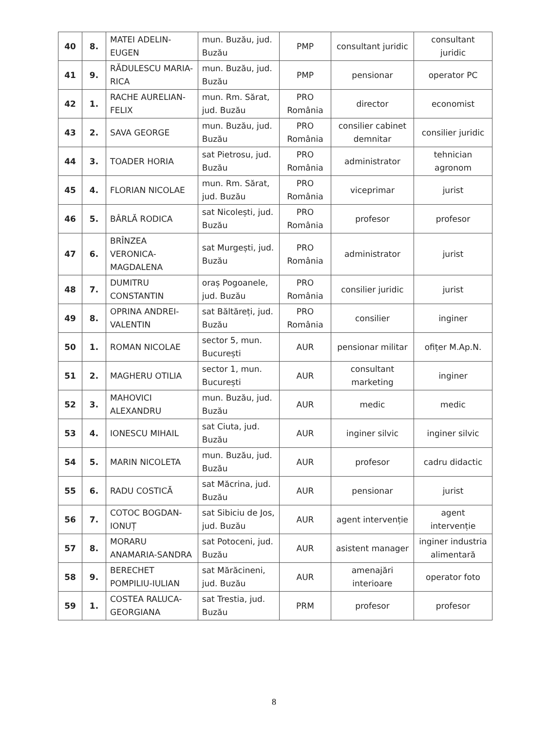| 40 | 8. | MATEI ADELIN-EUGEN | mun. Buzău, jud. Buzău | PMP | consultant juridic | consultant juridic |
| 41 | 9. | RĂDULESCU MARIA-RICA | mun. Buzău, jud. Buzău | PMP | pensionar | operator PC |
| 42 | 1. | RACHE AURELIAN-FELIX | mun. Rm. Sărat, jud. Buzău | PRO România | director | economist |
| 43 | 2. | SAVA GEORGE | mun. Buzău, jud. Buzău | PRO România | consilier cabinet demnitar | consilier juridic |
| 44 | 3. | TOADER HORIA | sat Pietrosu, jud. Buzău | PRO România | administrator | tehnician agronom |
| 45 | 4. | FLORIAN NICOLAE | mun. Rm. Sărat, jud. Buzău | PRO România | viceprimar | jurist |
| 46 | 5. | BÂRLĂ RODICA | sat Nicolești, jud. Buzău | PRO România | profesor | profesor |
| 47 | 6. | BRÎNZEA VERONICA-MAGDALENA | sat Murgești, jud. Buzău | PRO România | administrator | jurist |
| 48 | 7. | DUMITRU CONSTANTIN | oraș Pogoanele, jud. Buzău | PRO România | consilier juridic | jurist |
| 49 | 8. | OPRINA ANDREI-VALENTIN | sat Băltăreți, jud. Buzău | PRO România | consilier | inginer |
| 50 | 1. | ROMAN NICOLAE | sector 5, mun. București | AUR | pensionar militar | ofițer M.Ap.N. |
| 51 | 2. | MAGHERU OTILIA | sector 1, mun. București | AUR | consultant marketing | inginer |
| 52 | 3. | MAHOVICI ALEXANDRU | mun. Buzău, jud. Buzău | AUR | medic | medic |
| 53 | 4. | IONESCU MIHAIL | sat Ciuta, jud. Buzău | AUR | inginer silvic | inginer silvic |
| 54 | 5. | MARIN NICOLETA | mun. Buzău, jud. Buzău | AUR | profesor | cadru didactic |
| 55 | 6. | RADU COSTICĂ | sat Măcrina, jud. Buzău | AUR | pensionar | jurist |
| 56 | 7. | COTOC BOGDAN-IONUȚ | sat Sibiciu de Jos, jud. Buzău | AUR | agent intervenție | agent intervenție |
| 57 | 8. | MORARU ANAMARIA-SANDRA | sat Potoceni, jud. Buzău | AUR | asistent manager | inginer industria alimentară |
| 58 | 9. | BERECHET POMPILIU-IULIAN | sat Mărăcineni, jud. Buzău | AUR | amenajări interioare | operator foto |
| 59 | 1. | COSTEA RALUCA-GEORGIANA | sat Trestia, jud. Buzău | PRM | profesor | profesor |
8